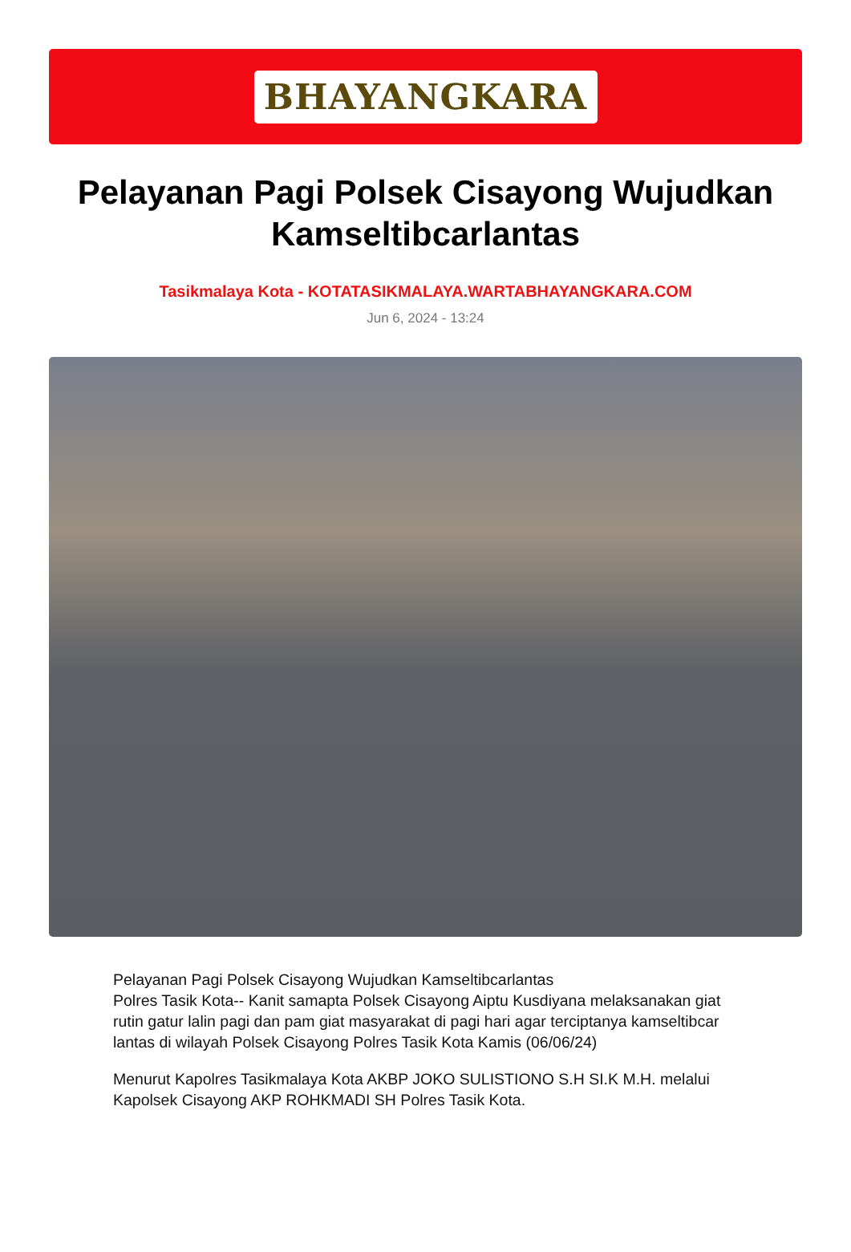BHAYANGKARA
Pelayanan Pagi Polsek Cisayong Wujudkan Kamseltibcarlantas
Tasikmalaya Kota - KOTATASIKMALAYA.WARTABHAYANGKARA.COM
Jun 6, 2024 - 13:24
Pelayanan Pagi Polsek Cisayong Wujudkan Kamseltibcarlantas
Polres Tasik Kota-- Kanit samapta Polsek Cisayong Aiptu Kusdiyana melaksanakan giat rutin gatur lalin pagi dan pam giat masyarakat di pagi hari agar terciptanya kamseltibcar lantas di wilayah Polsek Cisayong Polres Tasik Kota Kamis (06/06/24)
Menurut Kapolres Tasikmalaya Kota AKBP JOKO SULISTIONO S.H SI.K M.H. melalui Kapolsek Cisayong AKP ROHKMADI SH Polres Tasik Kota.